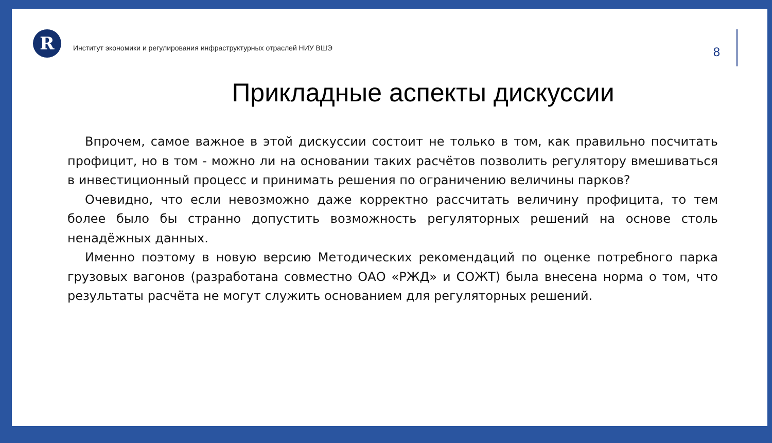R
Институт экономики и регулирования инфраструктурных отраслей НИУ ВШЭ
8
Прикладные аспекты дискуссии
Впрочем, самое важное в этой дискуссии состоит не только в том, как правильно посчитать профицит, но в том - можно ли на основании таких расчётов позволить регулятору вмешиваться в инвестиционный процесс и принимать решения по ограничению величины парков?
Очевидно, что если невозможно даже корректно рассчитать величину профицита, то тем более было бы странно допустить возможность регуляторных решений на основе столь ненадёжных данных.
Именно поэтому в новую версию Методических рекомендаций по оценке потребного парка грузовых вагонов (разработана совместно ОАО «РЖД» и СОЖТ) была внесена норма о том, что результаты расчёта не могут служить основанием для регуляторных решений.